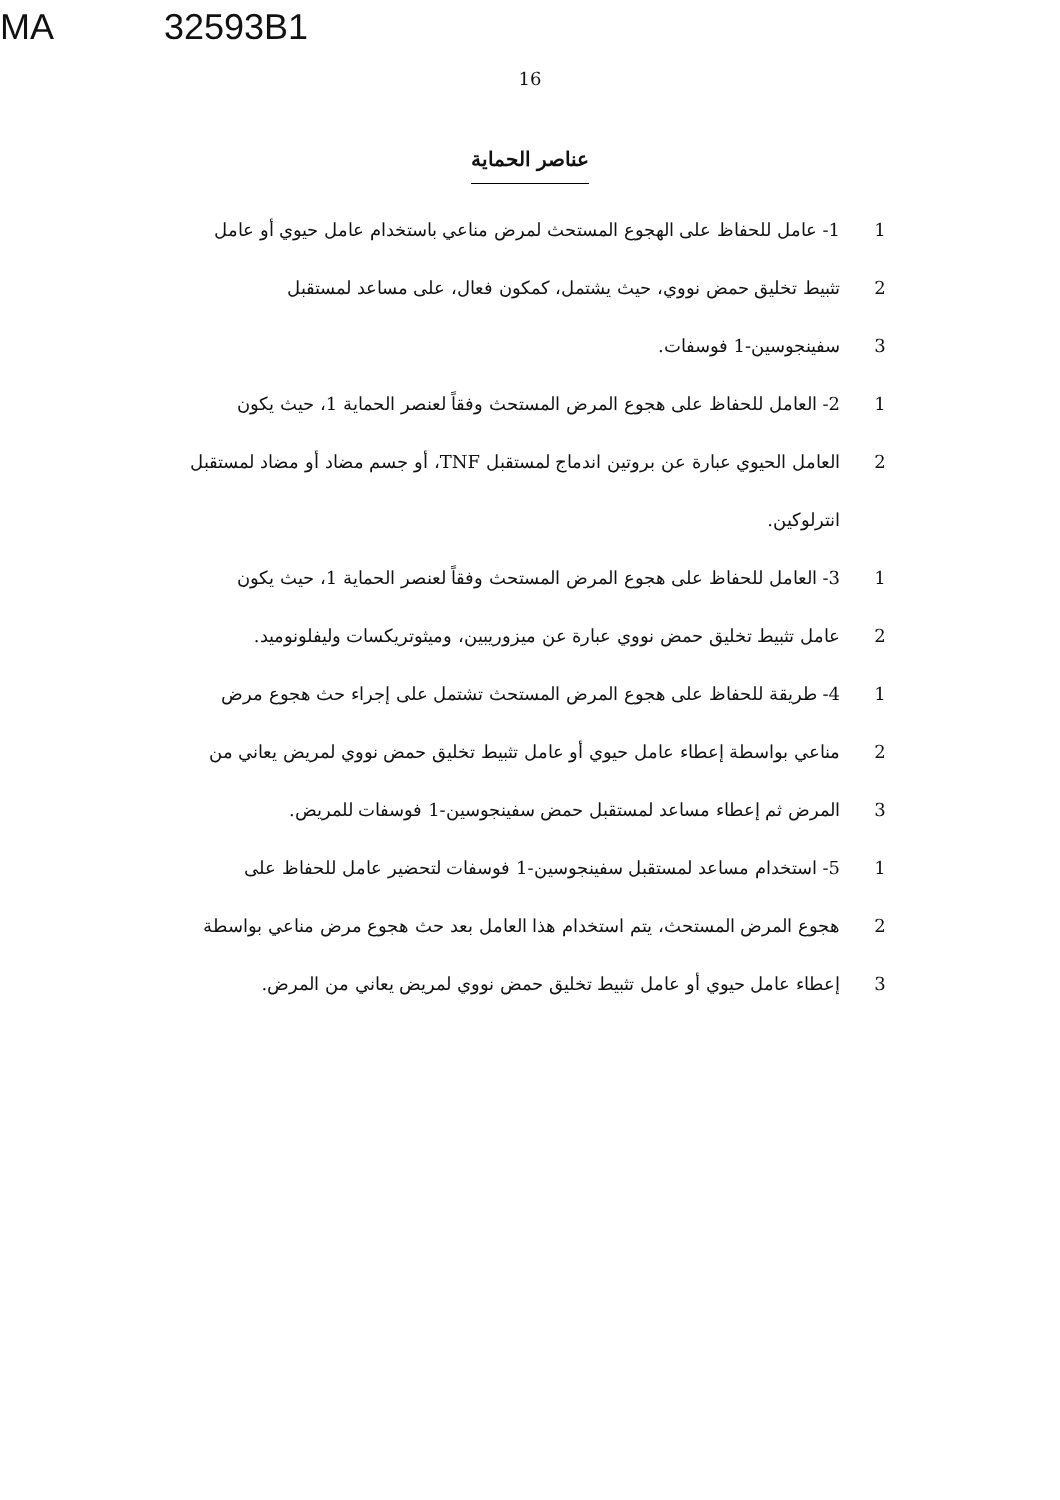MA 32593B1
16
عناصر الحماية
1 1- عامل للحفاظ على الهجوع المستحث لمرض مناعي باستخدام عامل حيوي أو عامل
2 تثبيط تخليق حمض نووي، حيث يشتمل، كمكون فعال، على مساعد لمستقبل
3 سفينجوسين-1 فوسفات.
1 2- العامل للحفاظ على هجوع المرض المستحث وفقاً لعنصر الحماية 1، حيث يكون
2 العامل الحيوي عبارة عن بروتين اندماج لمستقبل TNF، أو جسم مضاد أو مضاد لمستقبل
انترلوكين.
1 3- العامل للحفاظ على هجوع المرض المستحث وفقاً لعنصر الحماية 1، حيث يكون
2 عامل تثبيط تخليق حمض نووي عبارة عن ميزوريبين، وميثوتريكسات وليفلونوميد.
1 4- طريقة للحفاظ على هجوع المرض المستحث تشتمل على إجراء حث هجوع مرض
2 مناعي بواسطة إعطاء عامل حيوي أو عامل تثبيط تخليق حمض نووي لمريض يعاني من
3 المرض ثم إعطاء مساعد لمستقبل حمض سفينجوسين-1 فوسفات للمريض.
1 5- استخدام مساعد لمستقبل سفينجوسين-1 فوسفات لتحضير عامل للحفاظ على
2 هجوع المرض المستحث، يتم استخدام هذا العامل بعد حث هجوع مرض مناعي بواسطة
3 إعطاء عامل حيوي أو عامل تثبيط تخليق حمض نووي لمريض يعاني من المرض.